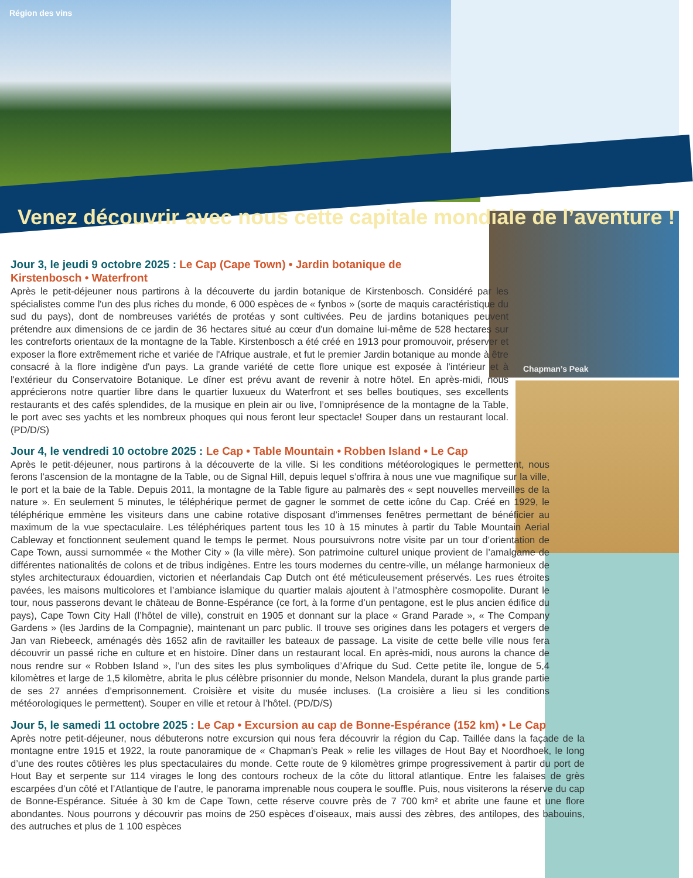Région des vins
Venez découvrir avec nous cette capitale mondiale de l’aventure !
Chapman’s Peak
Jour 3, le jeudi 9 octobre 2025 : Le Cap (Cape Town) • Jardin botanique de Kirstenbosch • Waterfront
Après le petit-déjeuner nous partirons à la découverte du jardin botanique de Kirstenbosch. Considéré par les spécialistes comme l'un des plus riches du monde, 6 000 espèces de « fynbos » (sorte de maquis caractéristique du sud du pays), dont de nombreuses variétés de protéas y sont cultivées. Peu de jardins botaniques peuvent prétendre aux dimensions de ce jardin de 36 hectares situé au cœur d'un domaine lui-même de 528 hectares sur les contreforts orientaux de la montagne de la Table. Kirstenbosch a été créé en 1913 pour promouvoir, préserver et exposer la flore extrêmement riche et variée de l'Afrique australe, et fut le premier Jardin botanique au monde à être consacré à la flore indigène d'un pays. La grande variété de cette flore unique est exposée à l'intérieur et à l'extérieur du Conservatoire Botanique. Le dîner est prévu avant de revenir à notre hôtel. En après-midi, nous apprécierons notre quartier libre dans le quartier luxueux du Waterfront et ses belles boutiques, ses excellents restaurants et des cafés splendides, de la musique en plein air ou live, l’omniprésence de la montagne de la Table, le port avec ses yachts et les nombreux phoques qui nous feront leur spectacle! Souper dans un restaurant local. (PD/D/S)
Jour 4, le vendredi 10 octobre 2025 : Le Cap • Table Mountain • Robben Island • Le Cap
Après le petit-déjeuner, nous partirons à la découverte de la ville. Si les conditions météorologiques le permettent, nous ferons l’ascension de la montagne de la Table, ou de Signal Hill, depuis lequel s’offrira à nous une vue magnifique sur la ville, le port et la baie de la Table. Depuis 2011, la montagne de la Table figure au palmarès des « sept nouvelles merveilles de la nature ». En seulement 5 minutes, le téléphérique permet de gagner le sommet de cette icône du Cap. Créé en 1929, le téléphérique emmène les visiteurs dans une cabine rotative disposant d’immenses fenêtres permettant de bénéficier au maximum de la vue spectaculaire. Les téléphériques partent tous les 10 à 15 minutes à partir du Table Mountain Aerial Cableway et fonctionnent seulement quand le temps le permet. Nous poursuivrons notre visite par un tour d’orientation de Cape Town, aussi surnommée « the Mother City » (la ville mère). Son patrimoine culturel unique provient de l’amalgame de différentes nationalités de colons et de tribus indigènes. Entre les tours modernes du centre-ville, un mélange harmonieux de styles architecturaux édouardien, victorien et néerlandais Cap Dutch ont été méticuleusement préservés. Les rues étroites pavées, les maisons multicolores et l’ambiance islamique du quartier malais ajoutent à l’atmosphère cosmopolite. Durant le tour, nous passerons devant le château de Bonne-Espérance (ce fort, à la forme d’un pentagone, est le plus ancien édifice du pays), Cape Town City Hall (l’hôtel de ville), construit en 1905 et donnant sur la place « Grand Parade », « The Company Gardens » (les Jardins de la Compagnie), maintenant un parc public. Il trouve ses origines dans les potagers et vergers de Jan van Riebeeck, aménagés dès 1652 afin de ravitailler les bateaux de passage. La visite de cette belle ville nous fera découvrir un passé riche en culture et en histoire. Dîner dans un restaurant local. En après-midi, nous aurons la chance de nous rendre sur « Robben Island », l’un des sites les plus symboliques d’Afrique du Sud. Cette petite île, longue de 5,4 kilomètres et large de 1,5 kilomètre, abrita le plus célèbre prisonnier du monde, Nelson Mandela, durant la plus grande partie de ses 27 années d’emprisonnement. Croisière et visite du musée incluses. (La croisière a lieu si les conditions météorologiques le permettent). Souper en ville et retour à l’hôtel. (PD/D/S)
Jour 5, le samedi 11 octobre 2025 : Le Cap • Excursion au cap de Bonne-Espérance (152 km) • Le Cap
Après notre petit-déjeuner, nous débuterons notre excursion qui nous fera découvrir la région du Cap. Taillée dans la façade de la montagne entre 1915 et 1922, la route panoramique de « Chapman’s Peak » relie les villages de Hout Bay et Noordhoek, le long d’une des routes côtières les plus spectaculaires du monde. Cette route de 9 kilomètres grimpe progressivement à partir du port de Hout Bay et serpente sur 114 virages le long des contours rocheux de la côte du littoral atlantique. Entre les falaises de grès escarpées d’un côté et l’Atlantique de l’autre, le panorama imprenable nous coupera le souffle. Puis, nous visiterons la réserve du cap de Bonne-Espérance. Située à 30 km de Cape Town, cette réserve couvre près de 7 700 km² et abrite une faune et une flore abondantes. Nous pourrons y découvrir pas moins de 250 espèces d’oiseaux, mais aussi des zèbres, des antilopes, des babouins, des autruches et plus de 1 100 espèces